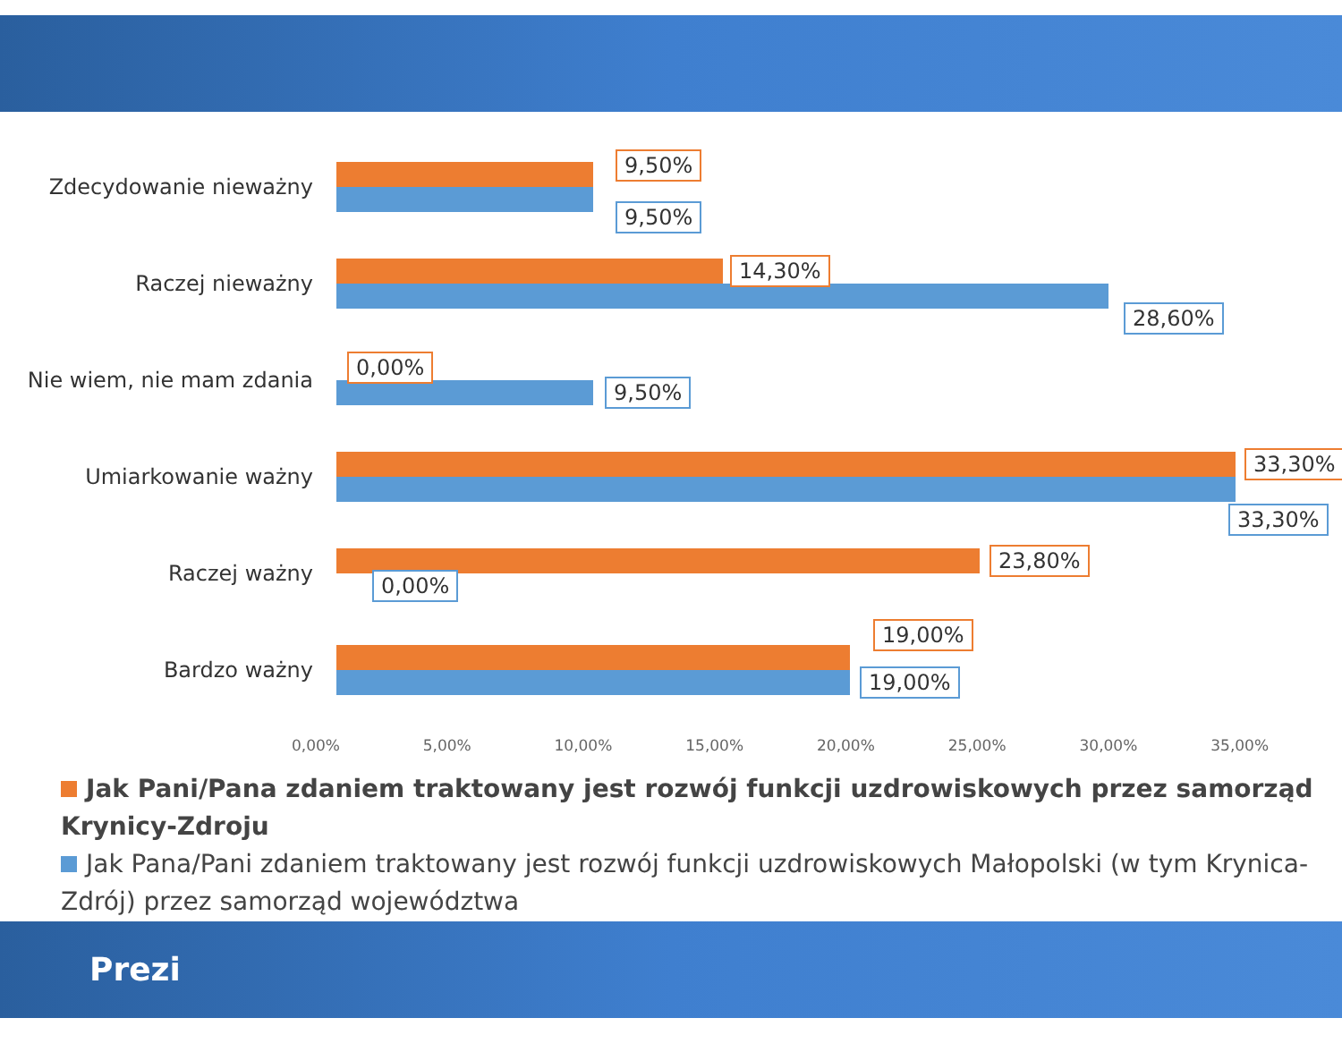Zdecydowanie nieważny
9,50%
9,50%
Raczej nieważny
14,30%
28,60%
Nie wiem, nie mam zdania
0,00%
9,50%
Umiarkowanie ważny
33,30%
33,30%
Raczej ważny
23,80%
0,00%
Bardzo ważny
19,00%
19,00%
0,00% 5,00% 10,00% 15,00% 20,00% 25,00% 30,00% 35,00%
Jak Pani/Pana zdaniem traktowany jest rozwój funkcji uzdrowiskowych przez samorząd Krynicy-Zdroju
Jak Pana/Pani zdaniem traktowany jest rozwój funkcji uzdrowiskowych Małopolski (w tym Krynica-Zdrój) przez samorząd województwa
Prezi